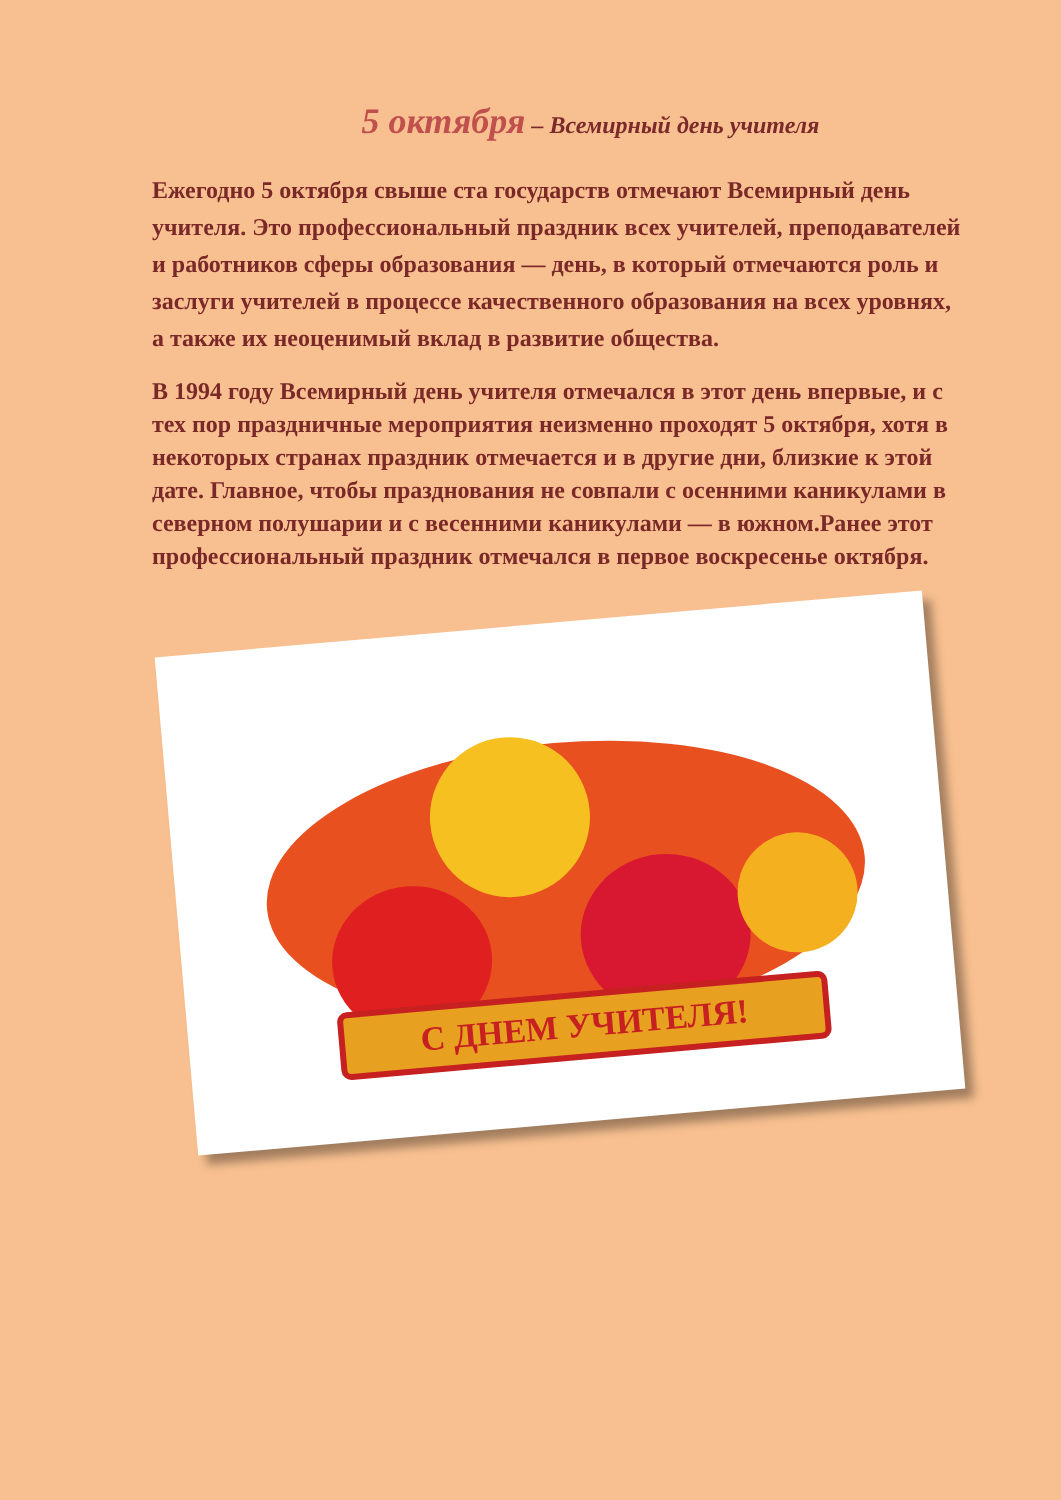5 октября – Всемирный день учителя
Ежегодно 5 октября свыше ста государств отмечают Всемирный день учителя. Это профессиональный праздник всех учителей, преподавателей и работников сферы образования — день, в который отмечаются роль и заслуги учителей в процессе качественного образования на всех уровнях, а также их неоценимый вклад в развитие общества.
В 1994 году Всемирный день учителя отмечался в этот день впервые, и с тех пор праздничные мероприятия неизменно проходят 5 октября, хотя в некоторых странах праздник отмечается и в другие дни, близкие к этой дате. Главное, чтобы празднования не совпали с осенними каникулами в северном полушарии и с весенними каникулами — в южном.Ранее этот профессиональный праздник отмечался в первое воскресенье октября.
С ДНЕМ УЧИТЕЛЯ!